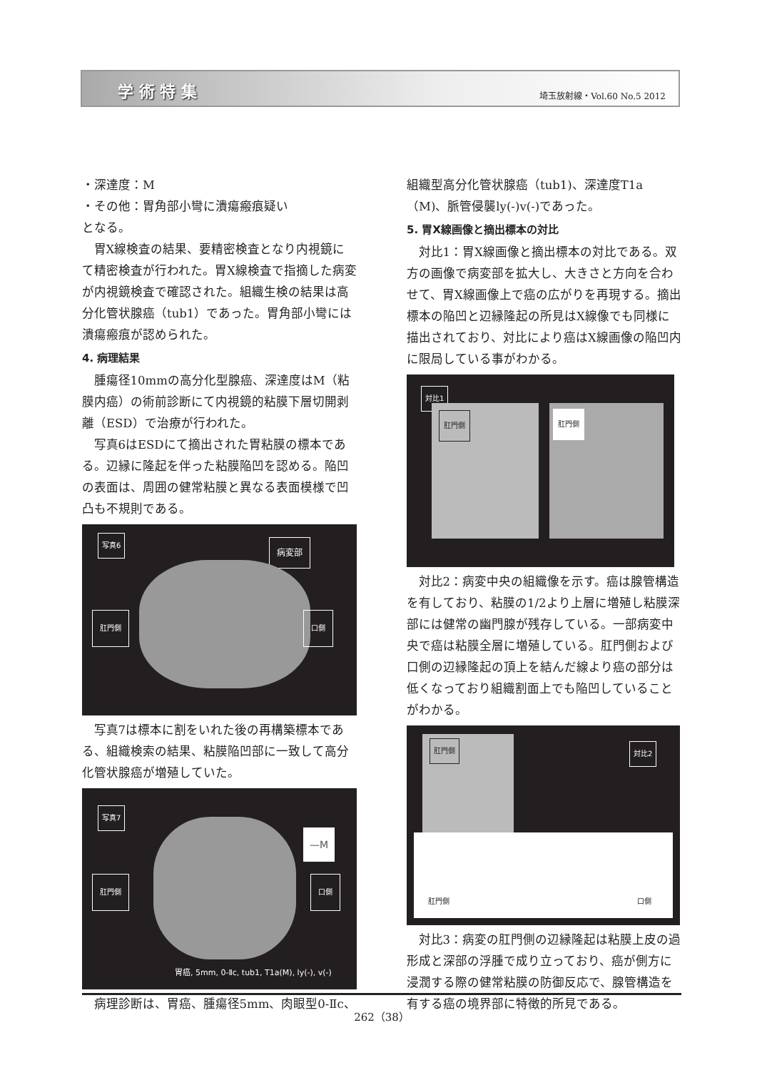学 術 特 集 埼玉放射線・Vol.60 No.5 2012
・深達度：M
・その他：胃角部小彎に潰瘍瘢痕疑い
となる。
胃X線検査の結果、要精密検査となり内視鏡にて精密検査が行われた。胃X線検査で指摘した病変が内視鏡検査で確認された。組織生検の結果は高分化管状腺癌（tub1）であった。胃角部小彎には潰瘍瘢痕が認められた。
4. 病理結果
腫瘍径10mmの高分化型腺癌、深達度はM（粘膜内癌）の術前診断にて内視鏡的粘膜下層切開剥離（ESD）で治療が行われた。
写真6はESDにて摘出された胃粘膜の標本である。辺縁に隆起を伴った粘膜陥凹を認める。陥凹の表面は、周囲の健常粘膜と異なる表面模様で凹凸も不規則である。
写真6
病変部
肛門側 口側
写真7は標本に割をいれた後の再構築標本である、組織検索の結果、粘膜陥凹部に一致して高分化管状腺癌が増殖していた。
写真7
—M
肛門側 口側
胃癌, 5mm, 0-Ⅱc, tub1, T1a(M), ly(-), v(-)
病理診断は、胃癌、腫瘍径5mm、肉眼型0-Ⅱc、
組織型高分化管状腺癌（tub1)、深達度T1a（M)、脈管侵襲ly(-)v(-)であった。
5. 胃X線画像と摘出標本の対比
対比1：胃X線画像と摘出標本の対比である。双方の画像で病変部を拡大し、大きさと方向を合わせて、胃X線画像上で癌の広がりを再現する。摘出標本の陥凹と辺縁隆起の所見はX線像でも同様に描出されており、対比により癌はX線画像の陥凹内に限局している事がわかる。
対比1
肛門側 肛門側
対比2：病変中央の組織像を示す。癌は腺管構造を有しており、粘膜の1/2より上層に増殖し粘膜深部には健常の幽門腺が残存している。一部病変中央で癌は粘膜全層に増殖している。肛門側および口側の辺縁隆起の頂上を結んだ線より癌の部分は低くなっており組織割面上でも陥凹していることがわかる。
肛門側 対比2
肛門側 口側
対比3：病変の肛門側の辺縁隆起は粘膜上皮の過形成と深部の浮腫で成り立っており、癌が側方に浸潤する際の健常粘膜の防御反応で、腺管構造を有する癌の境界部に特徴的所見である。
262（38）